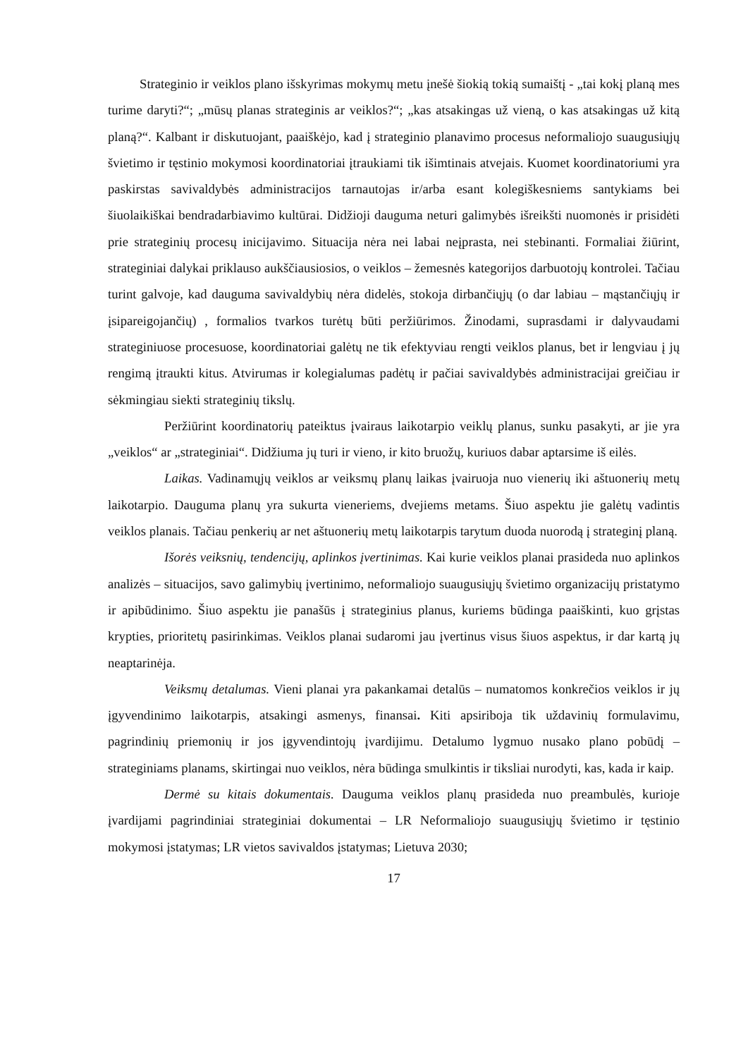Strateginio ir veiklos plano išskyrimas mokymų metu įnešė šiokią tokią sumaištį - „tai kokį planą mes turime daryti?“; „mūsų planas strateginis ar veiklos?“; „kas atsakingas už vieną, o kas atsakingas už kitą planą?“. Kalbant ir diskutuojant, paaiškėjo, kad į strateginio planavimo procesus neformaliojo suaugusiųjų švietimo ir tęstinio mokymosi koordinatoriai įtraukiami tik išimtinais atvejais. Kuomet koordinatoriumi yra paskirstas savivaldybės administracijos tarnautojas ir/arba esant kolegiškesniems santykiams bei šiuolaikiškai bendradarbiavimo kultūrai. Didžioji dauguma neturi galimybės išreikšti nuomonės ir prisidėti prie strateginių procesų inicijavimo. Situacija nėra nei labai neįprasta, nei stebinanti. Formaliai žiūrint, strateginiai dalykai priklauso aukščiausiosios, o veiklos – žemesnės kategorijos darbuotojų kontrolei. Tačiau turint galvoje, kad dauguma savivaldybių nėra didelės, stokoja dirbančiųjų (o dar labiau – mąstančiųjų ir įsipareigojančių) , formalios tvarkos turėtų būti peržiūrimos. Žinodami, suprasdami ir dalyvaudami strateginiuose procesuose, koordinatoriai galėtų ne tik efektyviau rengti veiklos planus, bet ir lengviau į jų rengimą įtraukti kitus. Atvirumas ir kolegialumas padėtų ir pačiai savivaldybės administracijai greičiau ir sėkmingiau siekti strateginių tikslų.
Peržiūrint koordinatorių pateiktus įvairaus laikotarpio veiklų planus, sunku pasakyti, ar jie yra „veiklos“ ar „strateginiai“. Didžiuma jų turi ir vieno, ir kito bruožų, kuriuos dabar aptarsime iš eilės.
Laikas. Vadinamųjų veiklos ar veiksmų planų laikas įvairuoja nuo vienerių iki aštuonerių metų laikotarpio. Dauguma planų yra sukurta vieneriems, dvejiems metams. Šiuo aspektu jie galėtų vadintis veiklos planais. Tačiau penkerių ar net aštuonerių metų laikotarpis tarytum duoda nuorodą į strateginį planą.
Išorės veiksnių, tendencijų, aplinkos įvertinimas. Kai kurie veiklos planai prasideda nuo aplinkos analizės – situacijos, savo galimybių įvertinimo, neformaliojo suaugusiųjų švietimo organizacijų pristatymo ir apibūdinimo. Šiuo aspektu jie panašūs į strateginius planus, kuriems būdinga paaiškinti, kuo grįstas krypties, prioritetų pasirinkimas. Veiklos planai sudaromi jau įvertinus visus šiuos aspektus, ir dar kartą jų neaptarinėja.
Veiksmų detalumas. Vieni planai yra pakankamai detalūs – numatomos konkrečios veiklos ir jų įgyvendinimo laikotarpis, atsakingi asmenys, finansai. Kiti apsiriboja tik uždavinių formulavimu, pagrindinių priemonių ir jos įgyvendintojų įvardijimu. Detalumo lygmuo nusako plano pobūdį – strateginiams planams, skirtingai nuo veiklos, nėra būdinga smulkintis ir tiksliai nurodyti, kas, kada ir kaip.
Dermė su kitais dokumentais. Dauguma veiklos planų prasideda nuo preambulės, kurioje įvardijami pagrindiniai strateginiai dokumentai – LR Neformaliojo suaugusiųjų švietimo ir tęstinio mokymosi įstatymas; LR vietos savivaldos įstatymas; Lietuva 2030;
17